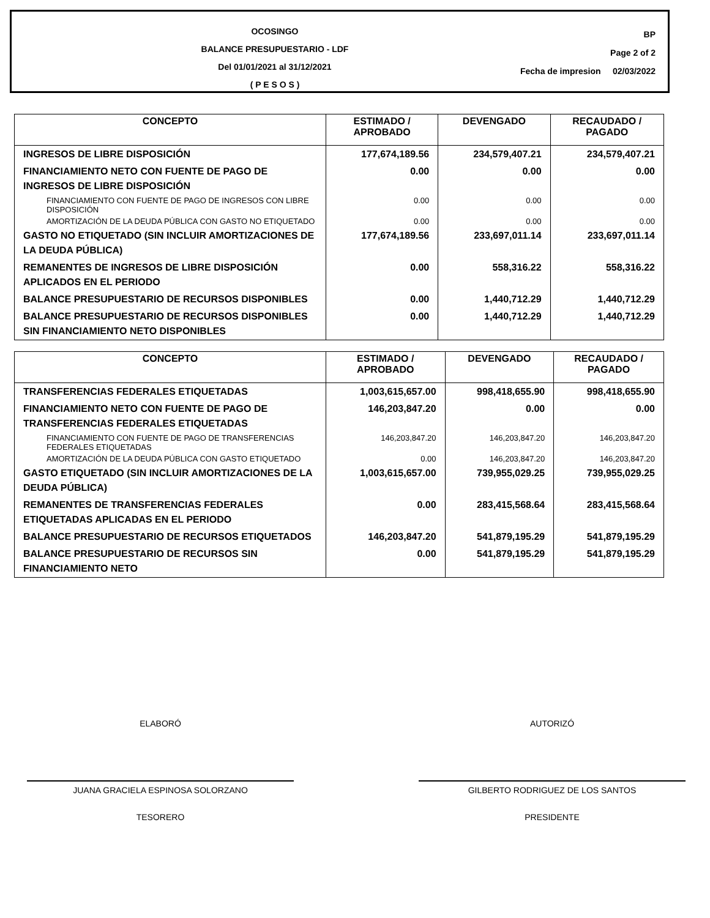OCOSINGO
BALANCE PRESUPUESTARIO - LDF
Del 01/01/2021 al 31/12/2021
( P E S O S )
BP
Page 2 of 2
Fecha de impresion 02/03/2022
| CONCEPTO | ESTIMADO / APROBADO | DEVENGADO | RECAUDADO / PAGADO |
| --- | --- | --- | --- |
| INGRESOS DE LIBRE DISPOSICIÓN | 177,674,189.56 | 234,579,407.21 | 234,579,407.21 |
| FINANCIAMIENTO NETO CON FUENTE DE PAGO DE INGRESOS DE LIBRE DISPOSICIÓN | 0.00 | 0.00 | 0.00 |
| FINANCIAMIENTO CON FUENTE DE PAGO DE INGRESOS CON LIBRE DISPOSICIÓN | 0.00 | 0.00 | 0.00 |
| AMORTIZACIÓN DE LA DEUDA PÚBLICA CON GASTO NO ETIQUETADO | 0.00 | 0.00 | 0.00 |
| GASTO NO ETIQUETADO (SIN INCLUIR AMORTIZACIONES DE LA DEUDA PÚBLICA) | 177,674,189.56 | 233,697,011.14 | 233,697,011.14 |
| REMANENTES DE INGRESOS DE LIBRE DISPOSICIÓN APLICADOS EN EL PERIODO | 0.00 | 558,316.22 | 558,316.22 |
| BALANCE PRESUPUESTARIO DE RECURSOS DISPONIBLES | 0.00 | 1,440,712.29 | 1,440,712.29 |
| BALANCE PRESUPUESTARIO DE RECURSOS DISPONIBLES SIN FINANCIAMIENTO NETO DISPONIBLES | 0.00 | 1,440,712.29 | 1,440,712.29 |
| CONCEPTO | ESTIMADO / APROBADO | DEVENGADO | RECAUDADO / PAGADO |
| --- | --- | --- | --- |
| TRANSFERENCIAS FEDERALES ETIQUETADAS | 1,003,615,657.00 | 998,418,655.90 | 998,418,655.90 |
| FINANCIAMIENTO NETO CON FUENTE DE PAGO DE TRANSFERENCIAS FEDERALES ETIQUETADAS | 146,203,847.20 | 0.00 | 0.00 |
| FINANCIAMIENTO CON FUENTE DE PAGO DE TRANSFERENCIAS FEDERALES ETIQUETADAS | 146,203,847.20 | 146,203,847.20 | 146,203,847.20 |
| AMORTIZACIÓN DE LA DEUDA PÚBLICA CON GASTO ETIQUETADO | 0.00 | 146,203,847.20 | 146,203,847.20 |
| GASTO ETIQUETADO (SIN INCLUIR AMORTIZACIONES DE LA DEUDA PÚBLICA) | 1,003,615,657.00 | 739,955,029.25 | 739,955,029.25 |
| REMANENTES DE TRANSFERENCIAS FEDERALES ETIQUETADAS APLICADAS EN EL PERIODO | 0.00 | 283,415,568.64 | 283,415,568.64 |
| BALANCE PRESUPUESTARIO DE RECURSOS ETIQUETADOS | 146,203,847.20 | 541,879,195.29 | 541,879,195.29 |
| BALANCE PRESUPUESTARIO DE RECURSOS SIN FINANCIAMIENTO NETO | 0.00 | 541,879,195.29 | 541,879,195.29 |
ELABORÓ
JUANA GRACIELA ESPINOSA SOLORZANO
TESORERO
AUTORIZÓ
GILBERTO RODRIGUEZ DE LOS SANTOS
PRESIDENTE